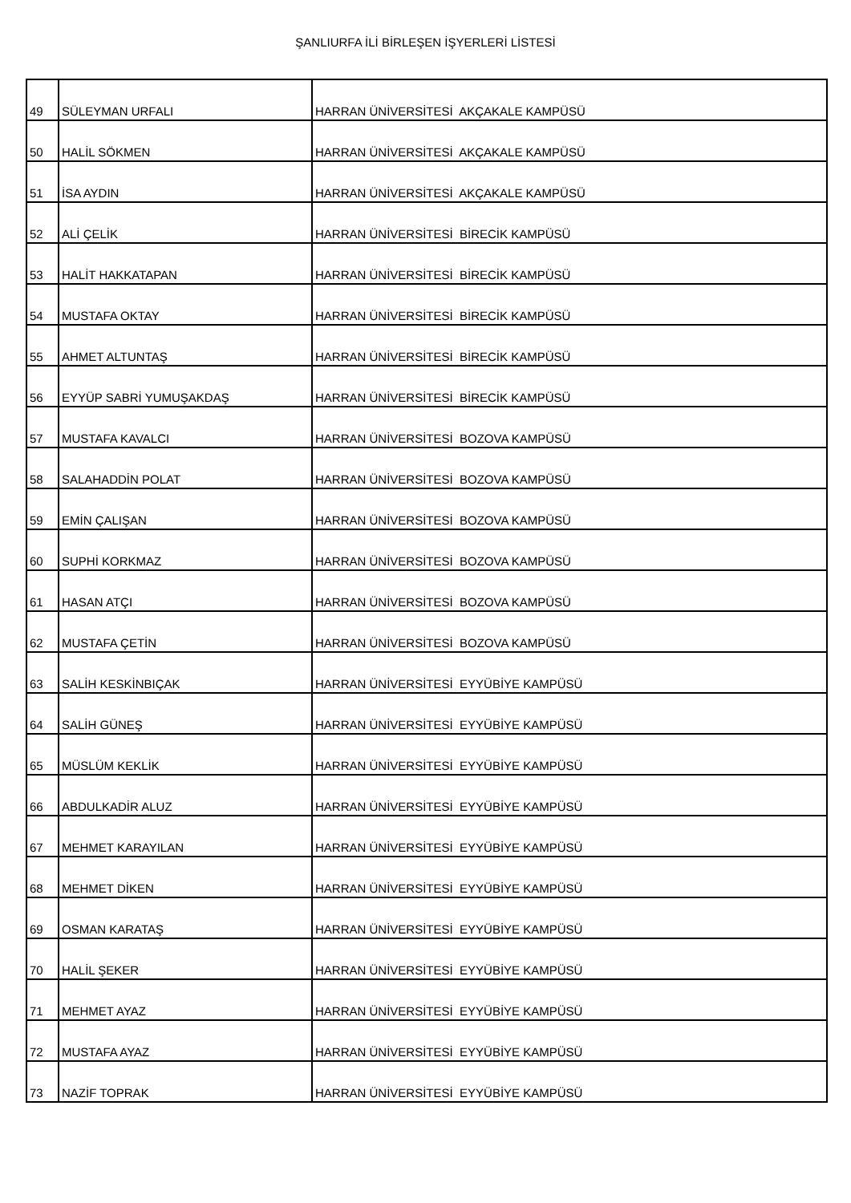ŞANLIURFA İLİ BİRLEŞEN İŞYERLERİ LİSTESİ
| 49 | SÜLEYMAN URFALI | HARRAN ÜNİVERSİTESİ AKÇAKALE KAMPÜSÜ |
| 50 | HALİL SÖKMEN | HARRAN ÜNİVERSİTESİ AKÇAKALE KAMPÜSÜ |
| 51 | İSA AYDIN | HARRAN ÜNİVERSİTESİ AKÇAKALE KAMPÜSÜ |
| 52 | ALİ ÇELİK | HARRAN ÜNİVERSİTESİ BİRECİK KAMPÜSÜ |
| 53 | HALİT HAKKATAPAN | HARRAN ÜNİVERSİTESİ BİRECİK KAMPÜSÜ |
| 54 | MUSTAFA OKTAY | HARRAN ÜNİVERSİTESİ BİRECİK KAMPÜSÜ |
| 55 | AHMET ALTUNTAŞ | HARRAN ÜNİVERSİTESİ BİRECİK KAMPÜSÜ |
| 56 | EYYÜP SABRİ YUMUŞAKDAŞ | HARRAN ÜNİVERSİTESİ BİRECİK KAMPÜSÜ |
| 57 | MUSTAFA KAVALCI | HARRAN ÜNİVERSİTESİ BOZOVA KAMPÜSÜ |
| 58 | SALAHADDİN POLAT | HARRAN ÜNİVERSİTESİ BOZOVA KAMPÜSÜ |
| 59 | EMİN ÇALIŞAN | HARRAN ÜNİVERSİTESİ BOZOVA KAMPÜSÜ |
| 60 | SUPHİ KORKMAZ | HARRAN ÜNİVERSİTESİ BOZOVA KAMPÜSÜ |
| 61 | HASAN ATÇI | HARRAN ÜNİVERSİTESİ BOZOVA KAMPÜSÜ |
| 62 | MUSTAFA ÇETİN | HARRAN ÜNİVERSİTESİ BOZOVA KAMPÜSÜ |
| 63 | SALİH KESKİNBIÇAK | HARRAN ÜNİVERSİTESİ EYYÜBİYE KAMPÜSÜ |
| 64 | SALİH GÜNEŞ | HARRAN ÜNİVERSİTESİ EYYÜBİYE KAMPÜSÜ |
| 65 | MÜSLÜM KEKLİK | HARRAN ÜNİVERSİTESİ EYYÜBİYE KAMPÜSÜ |
| 66 | ABDULKADİR ALUZ | HARRAN ÜNİVERSİTESİ EYYÜBİYE KAMPÜSÜ |
| 67 | MEHMET KARAYILAN | HARRAN ÜNİVERSİTESİ EYYÜBİYE KAMPÜSÜ |
| 68 | MEHMET DİKEN | HARRAN ÜNİVERSİTESİ EYYÜBİYE KAMPÜSÜ |
| 69 | OSMAN KARATAŞ | HARRAN ÜNİVERSİTESİ EYYÜBİYE KAMPÜSÜ |
| 70 | HALİL ŞEKER | HARRAN ÜNİVERSİTESİ EYYÜBİYE KAMPÜSÜ |
| 71 | MEHMET AYAZ | HARRAN ÜNİVERSİTESİ EYYÜBİYE KAMPÜSÜ |
| 72 | MUSTAFA AYAZ | HARRAN ÜNİVERSİTESİ EYYÜBİYE KAMPÜSÜ |
| 73 | NAZİF TOPRAK | HARRAN ÜNİVERSİTESİ EYYÜBİYE KAMPÜSÜ |